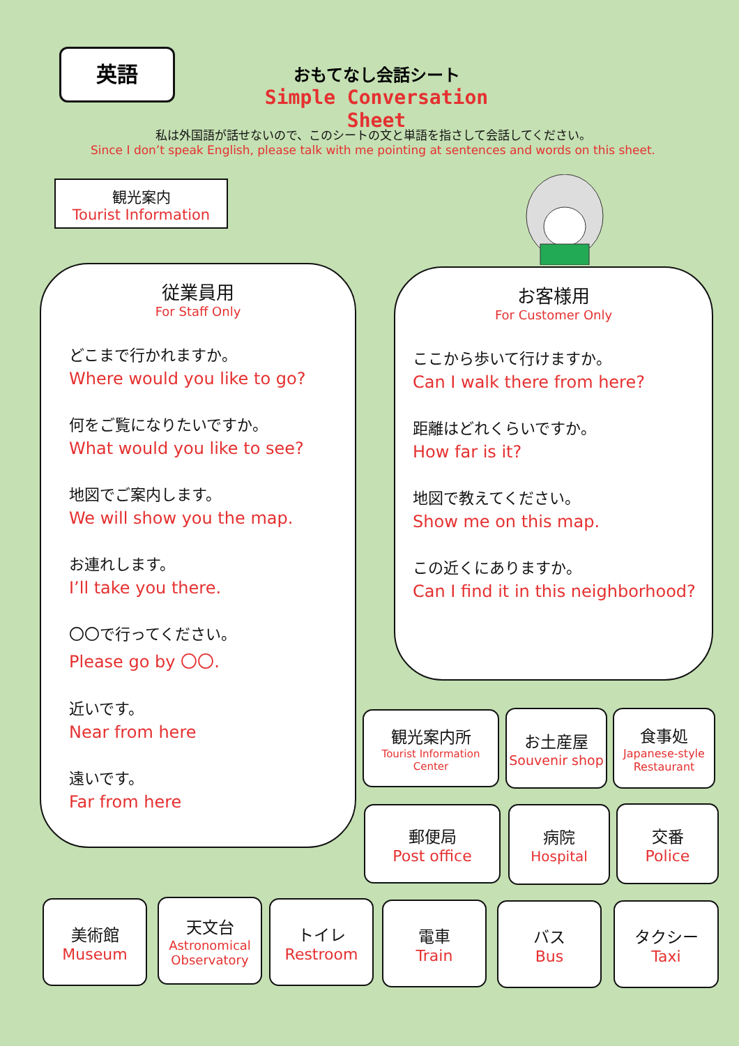英語
おもてなし会話シート
Simple Conversation Sheet
私は外国語が話せないので、このシートの文と単語を指さして会話してください。
Since I don’t speak English, please talk with me pointing at sentences and words on this sheet.
観光案内
Tourist Information
従業員用
For Staff Only
どこまで行かれますか。
Where would you like to go?
何をご覧になりたいですか。
What would you like to see?
地図でご案内します。
We will show you the map.
お連れします。
I’ll take you there.
〇〇で行ってください。
Please go by 〇〇.
近いです。
Near from here
遠いです。
Far from here
お客様用
For Customer Only
ここから歩いて行けますか。
Can I walk there from here?
距離はどれくらいですか。
How far is it?
地図で教えてください。
Show me on this map.
この近くにありますか。
Can I find it in this neighborhood?
観光案内所
Tourist Information Center
お土産屋
Souvenir shop
食事処
Japanese-style Restaurant
郵便局
Post office
病院
Hospital
交番
Police
美術館
Museum
天文台
Astronomical Observatory
トイレ
Restroom
電車
Train
バス
Bus
タクシー
Taxi